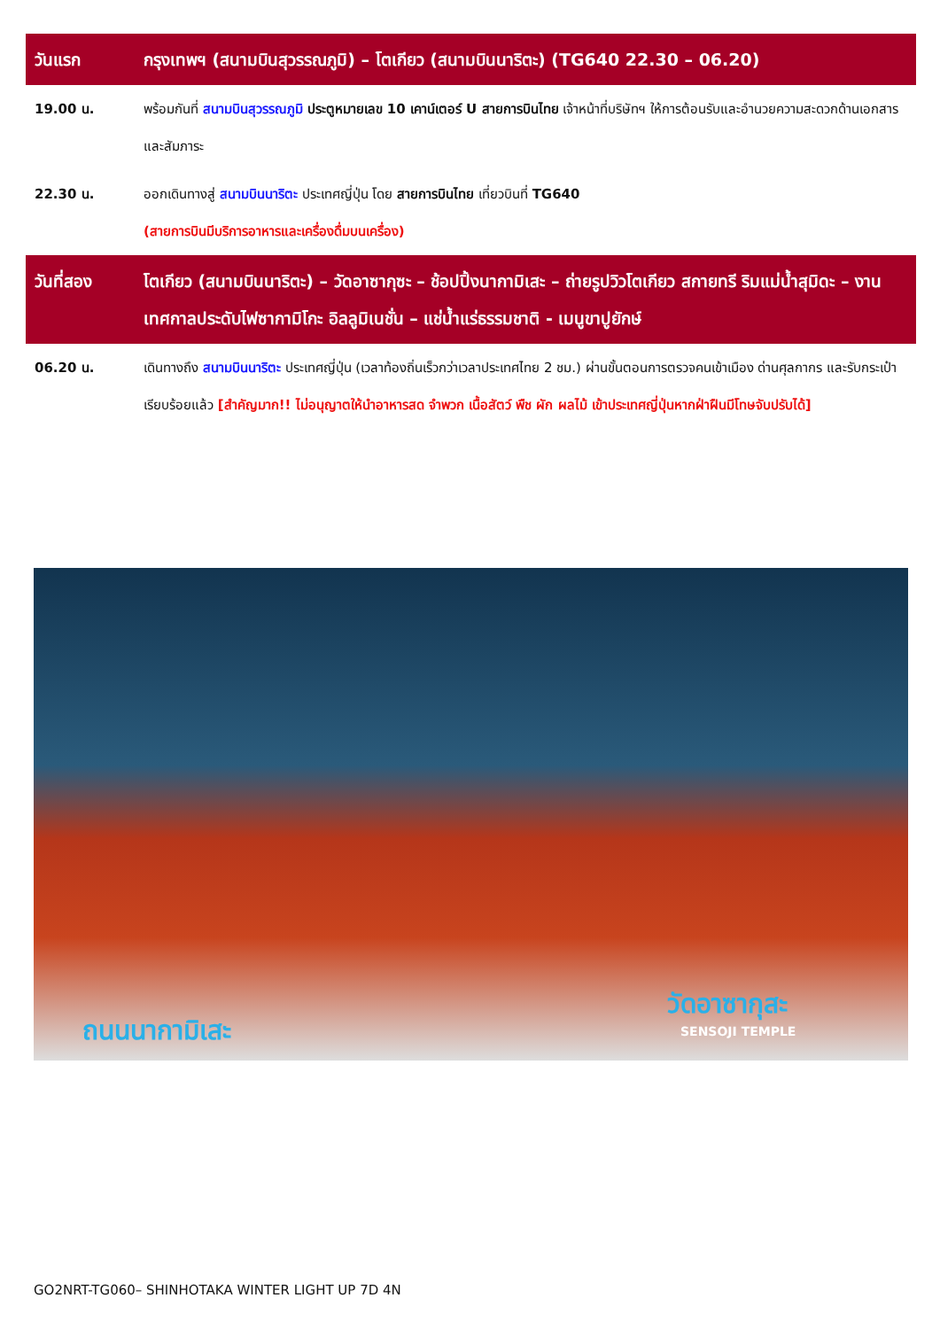| วันแรก | กรุงเทพฯ (สนามบินสุวรรณภูมิ) – โตเกียว (สนามบินนาริตะ) (TG640 22.30 – 06.20) |
| 19.00 น. | พร้อมกันที่ สนามบินสุวรรณภูมิ ประตูหมายเลข 10 เคาน์เตอร์ U สายการบินไทย เจ้าหน้าที่บริษัทฯ ให้การต้อนรับและอำนวยความสะดวกด้านเอกสารและสัมภาระ |
| 22.30 น. | ออกเดินทางสู่ สนามบินนาริตะ ประเทศญี่ปุ่น โดย สายการบินไทย เที่ยวบินที่ TG640 (สายการบินมีบริการอาหารและเครื่องดื่มบนเครื่อง) |
| วันที่สอง | โตเกียว (สนามบินนาริตะ) – วัดอาซากุซะ – ช้อปปิ้งนากามิเสะ – ถ่ายรูปวิวโตเกียว สกายทรี ริมแม่น้ำสุมิดะ – งานเทศกาลประดับไฟซากามิโกะ อิลลูมิเนชั่น – แช่น้ำแร่ธรรมชาติ - เมนูขาปูยักษ์ |
| 06.20 น. | เดินทางถึง สนามบินนาริตะ ประเทศญี่ปุ่น (เวลาท้องถิ่นเร็วกว่าเวลาประเทศไทย 2 ชม.) ผ่านขั้นตอนการตรวจคนเข้าเมือง ด่านศุลกากร และรับกระเป๋าเรียบร้อยแล้ว [สำคัญมาก!! ไม่อนุญาตให้นำอาหารสด จำพวก เนื้อสัตว์ พืช ผัก ผลไม้ เข้าประเทศญี่ปุ่นหากฝ่าฝืนมีโทษจับปรับได้] |
ถนนนากามิเสะ
วัดอาซากุสะ
SENSOJI TEMPLE
GO2NRT-TG060– SHINHOTAKA WINTER LIGHT UP 7D 4N